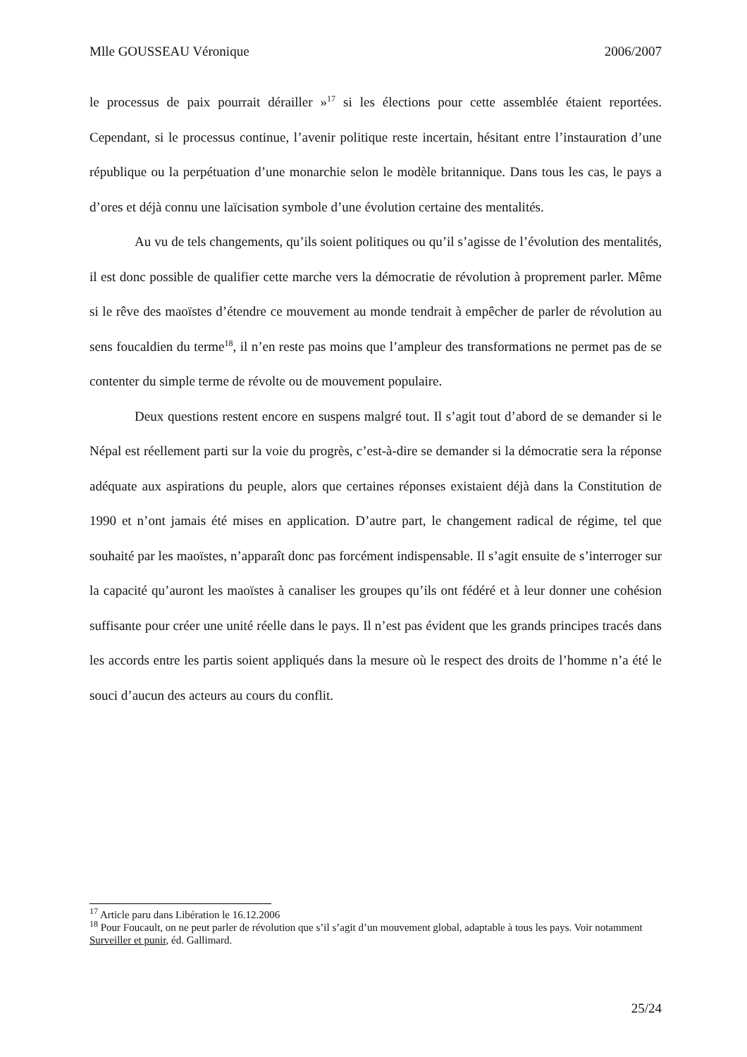Mlle GOUSSEAU Véronique 2006/2007
le processus de paix pourrait dérailler »<sup>17</sup> si les élections pour cette assemblée étaient reportées. Cependant, si le processus continue, l’avenir politique reste incertain, hésitant entre l’instauration d’une république ou la perpétuation d’une monarchie selon le modèle britannique. Dans tous les cas, le pays a d’ores et déjà connu une laïcisation symbole d’une évolution certaine des mentalités.
Au vu de tels changements, qu’ils soient politiques ou qu’il s’agisse de l’évolution des mentalités, il est donc possible de qualifier cette marche vers la démocratie de révolution à proprement parler. Même si le rêve des maoïstes d’étendre ce mouvement au monde tendrait à empêcher de parler de révolution au sens foucaldien du terme<sup>18</sup>, il n’en reste pas moins que l’ampleur des transformations ne permet pas de se contenter du simple terme de révolte ou de mouvement populaire.
Deux questions restent encore en suspens malgré tout. Il s’agit tout d’abord de se demander si le Népal est réellement parti sur la voie du progrès, c’est-à-dire se demander si la démocratie sera la réponse adéquate aux aspirations du peuple, alors que certaines réponses existaient déjà dans la Constitution de 1990 et n’ont jamais été mises en application. D’autre part, le changement radical de régime, tel que souhaité par les maoïstes, n’apparaît donc pas forcément indispensable. Il s’agit ensuite de s’interroger sur la capacité qu’auront les maoïstes à canaliser les groupes qu’ils ont fédéré et à leur donner une cohésion suffisante pour créer une unité réelle dans le pays. Il n’est pas évident que les grands principes tracés dans les accords entre les partis soient appliqués dans la mesure où le respect des droits de l’homme n’a été le souci d’aucun des acteurs au cours du conflit.
<sup>17</sup> Article paru dans Libération le 16.12.2006
<sup>18</sup> Pour Foucault, on ne peut parler de révolution que s’il s’agit d’un mouvement global, adaptable à tous les pays. Voir notamment Surveiller et punir, éd. Gallimard.
25/24